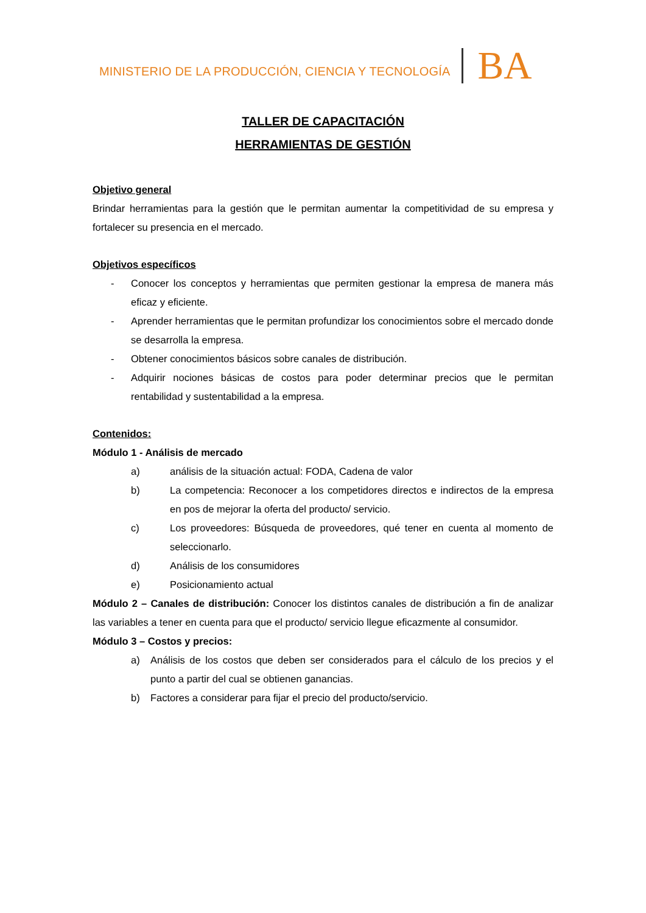MINISTERIO DE LA PRODUCCIÓN, CIENCIA Y TECNOLOGÍA BA
TALLER DE CAPACITACIÓN
HERRAMIENTAS DE GESTIÓN
Objetivo general
Brindar herramientas para la gestión que le permitan aumentar la competitividad de su empresa y fortalecer su presencia en el mercado.
Objetivos específicos
- Conocer los conceptos y herramientas que permiten gestionar la empresa de manera más eficaz y eficiente.
- Aprender herramientas que le permitan profundizar los conocimientos sobre el mercado donde se desarrolla la empresa.
- Obtener conocimientos básicos sobre canales de distribución.
- Adquirir nociones básicas de costos para poder determinar precios que le permitan rentabilidad y sustentabilidad a la empresa.
Contenidos:
Módulo 1 - Análisis de mercado
a) análisis de la situación actual: FODA, Cadena de valor
b) La competencia: Reconocer a los competidores directos e indirectos de la empresa en pos de mejorar la oferta del producto/ servicio.
c) Los proveedores: Búsqueda de proveedores, qué tener en cuenta al momento de seleccionarlo.
d) Análisis de los consumidores
e) Posicionamiento actual
Módulo 2 – Canales de distribución: Conocer los distintos canales de distribución a fin de analizar las variables a tener en cuenta para que el producto/ servicio llegue eficazmente al consumidor.
Módulo 3 – Costos y precios:
a) Análisis de los costos que deben ser considerados para el cálculo de los precios y el punto a partir del cual se obtienen ganancias.
b) Factores a considerar para fijar el precio del producto/servicio.